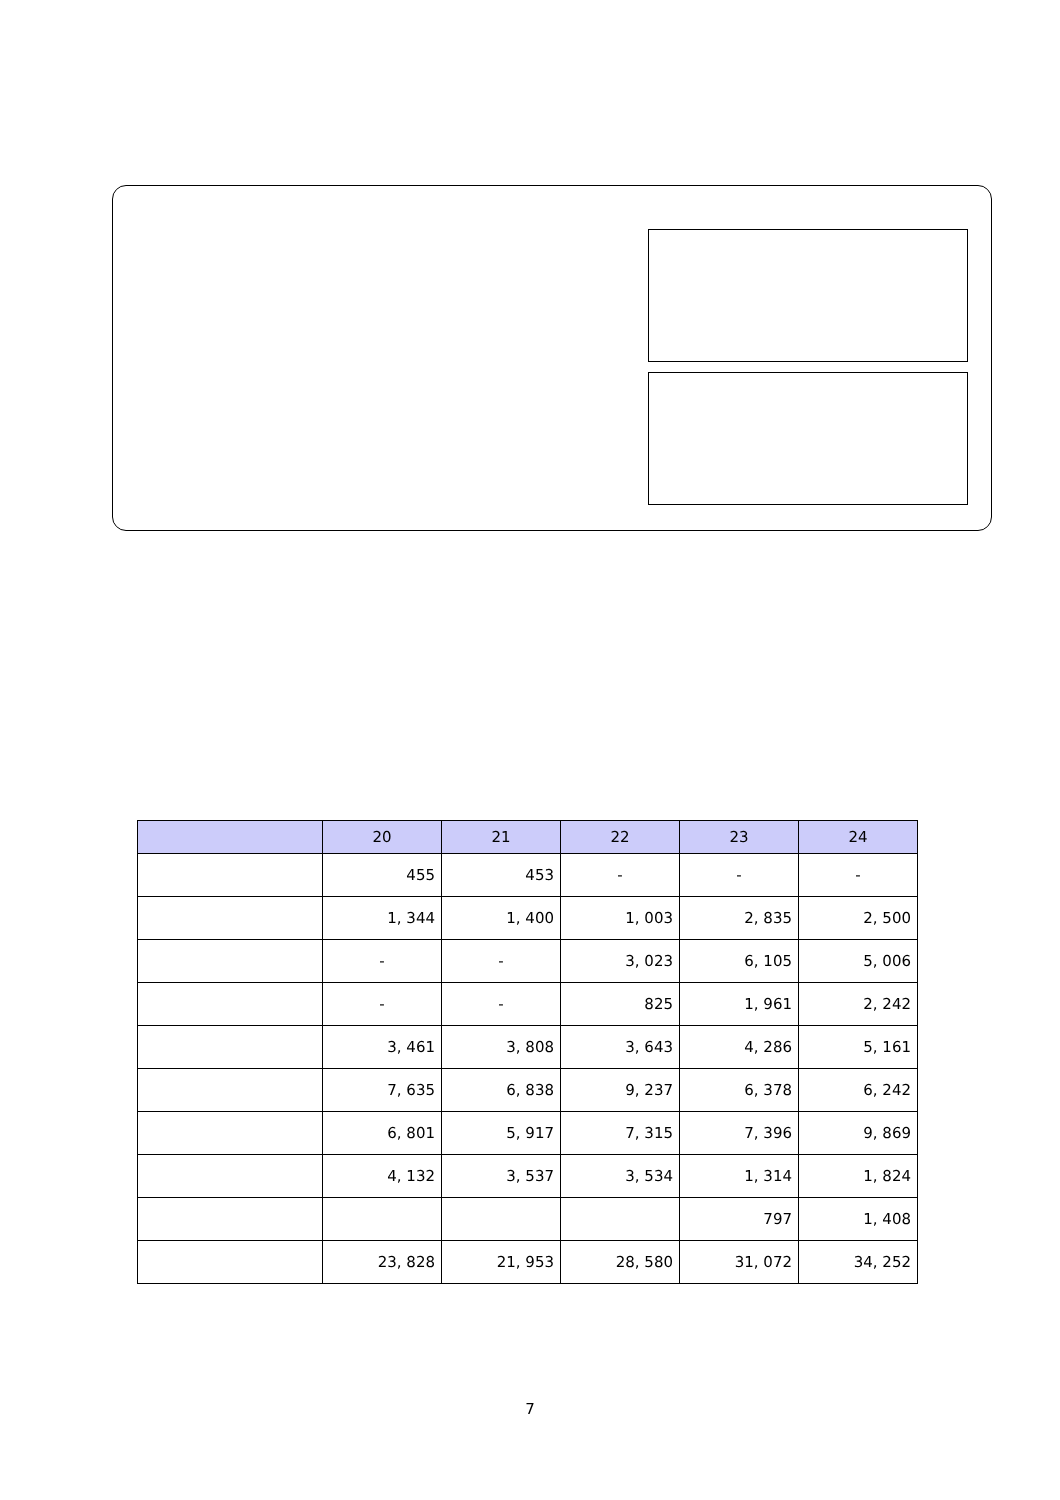| | 20 | 21 | 22 | 23 | 24 |
| --- | --- | --- | --- | --- | --- |
| | 455 | 453 | - | - | - |
| | 1, 344 | 1, 400 | 1, 003 | 2, 835 | 2, 500 |
| | - | - | 3, 023 | 6, 105 | 5, 006 |
| | - | - | 825 | 1, 961 | 2, 242 |
| | 3, 461 | 3, 808 | 3, 643 | 4, 286 | 5, 161 |
| | 7, 635 | 6, 838 | 9, 237 | 6, 378 | 6, 242 |
| | 6, 801 | 5, 917 | 7, 315 | 7, 396 | 9, 869 |
| | 4, 132 | 3, 537 | 3, 534 | 1, 314 | 1, 824 |
| | | | | 797 | 1, 408 |
| | 23, 828 | 21, 953 | 28, 580 | 31, 072 | 34, 252 |
7